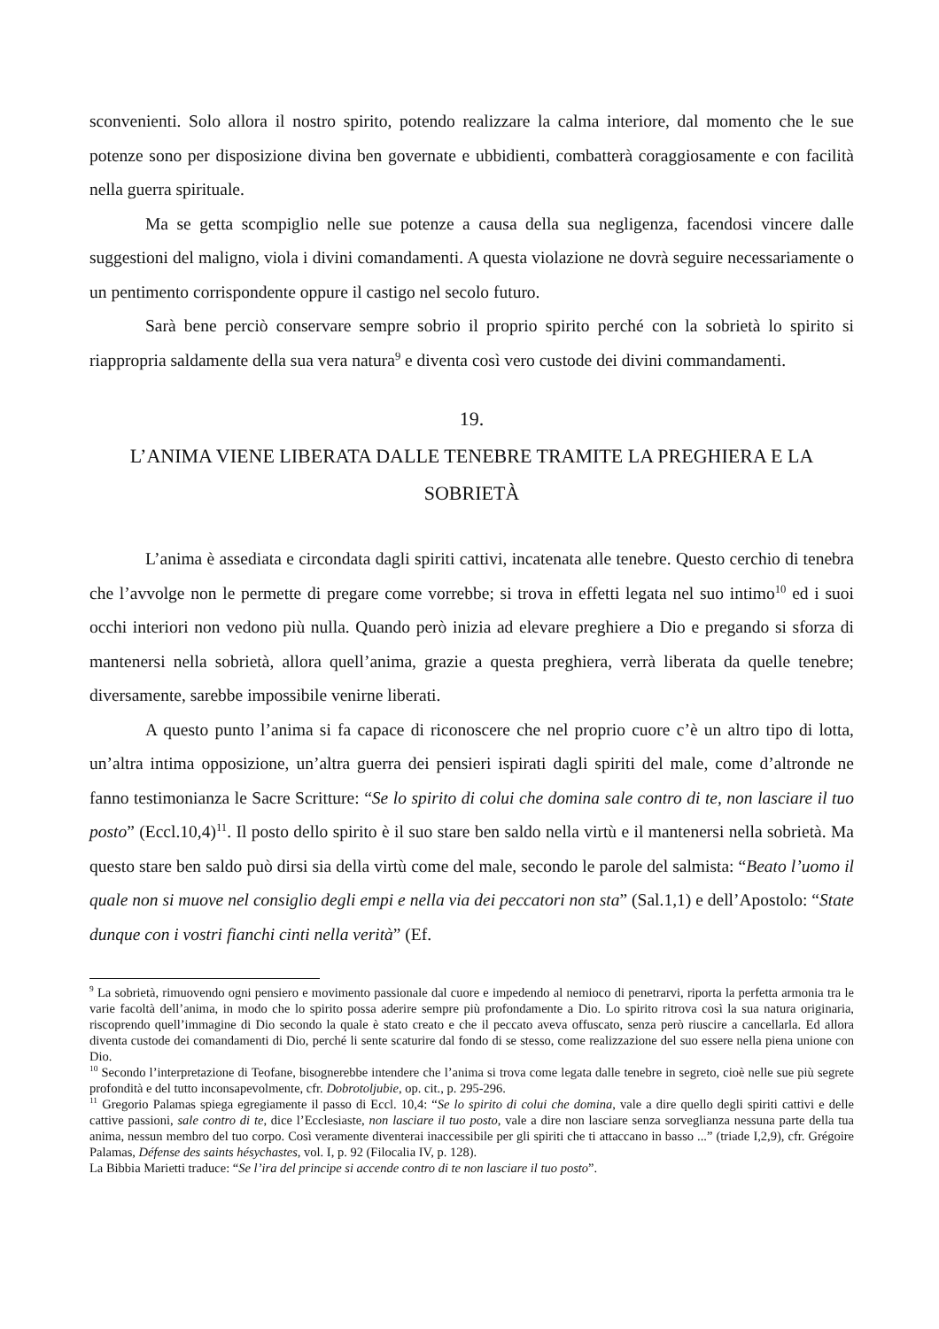sconvenienti. Solo allora il nostro spirito, potendo realizzare la calma interiore, dal momento che le sue potenze sono per disposizione divina ben governate e ubbidienti, combatterà coraggiosamente e con facilità nella guerra spirituale.
Ma se getta scompiglio nelle sue potenze a causa della sua negligenza, facendosi vincere dalle suggestioni del maligno, viola i divini comandamenti. A questa violazione ne dovrà seguire necessariamente o un pentimento corrispondente oppure il castigo nel secolo futuro.
Sarà bene perciò conservare sempre sobrio il proprio spirito perché con la sobrietà lo spirito si riappropria saldamente della sua vera natura<sup>9</sup> e diventa così vero custode dei divini commandamenti.
19.
L’ANIMA VIENE LIBERATA DALLE TENEBRE TRAMITE LA PREGHIERA E LA SOBRIETÀ
L’anima è assediata e circondata dagli spiriti cattivi, incatenata alle tenebre. Questo cerchio di tenebra che l’avvolge non le permette di pregare come vorrebbe; si trova in effetti legata nel suo intimo<sup>10</sup> ed i suoi occhi interiori non vedono più nulla. Quando però inizia ad elevare preghiere a Dio e pregando si sforza di mantenersi nella sobrietà, allora quell’anima, grazie a questa preghiera, verrà liberata da quelle tenebre; diversamente, sarebbe impossibile venirne liberati.
A questo punto l’anima si fa capace di riconoscere che nel proprio cuore c’è un altro tipo di lotta, un’altra intima opposizione, un’altra guerra dei pensieri ispirati dagli spiriti del male, come d’altronde ne fanno testimonianza le Sacre Scritture: “Se lo spirito di colui che domina sale contro di te, non lasciare il tuo posto” (Eccl.10,4)<sup>11</sup>. Il posto dello spirito è il suo stare ben saldo nella virtù e il mantenersi nella sobrietà. Ma questo stare ben saldo può dirsi sia della virtù come del male, secondo le parole del salmista: “Beato l’uomo il quale non si muove nel consiglio degli empi e nella via dei peccatori non sta” (Sal.1,1) e dell’Apostolo: “State dunque con i vostri fianchi cinti nella verità” (Ef.
<sup>9</sup> La sobrietà, rimuovendo ogni pensiero e movimento passionale dal cuore e impedendo al nemioco di penetrarvi, riporta la perfetta armonia tra le varie facoltà dell’anima, in modo che lo spirito possa aderire sempre più profondamente a Dio. Lo spirito ritrova così la sua natura originaria, riscoprendo quell’immagine di Dio secondo la quale è stato creato e che il peccato aveva offuscato, senza però riuscire a cancellarla. Ed allora diventa custode dei comandamenti di Dio, perché li sente scaturire dal fondo di se stesso, come realizzazione del suo essere nella piena unione con Dio.
<sup>10</sup> Secondo l’interpretazione di Teofane, bisognerebbe intendere che l’anima si trova come legata dalle tenebre in segreto, cioè nelle sue più segrete profondità e del tutto inconsapevolmente, cfr. Dobrotoljubie, op. cit., p. 295-296.
<sup>11</sup> Gregorio Palamas spiega egregiamente il passo di Eccl. 10,4: “Se lo spirito di colui che domina, vale a dire quello degli spiriti cattivi e delle cattive passioni, sale contro di te, dice l’Ecclesiaste, non lasciare il tuo posto, vale a dire non lasciare senza sorveglianza nessuna parte della tua anima, nessun membro del tuo corpo. Così veramente diventerai inaccessibile per gli spiriti che ti attaccano in basso ...” (triade I,2,9), cfr. Grégoire Palamas, Défense des saints hésychastes, vol. I, p. 92 (Filocalia IV, p. 128).
La Bibbia Marietti traduce: “Se l’ira del principe si accende contro di te non lasciare il tuo posto”.